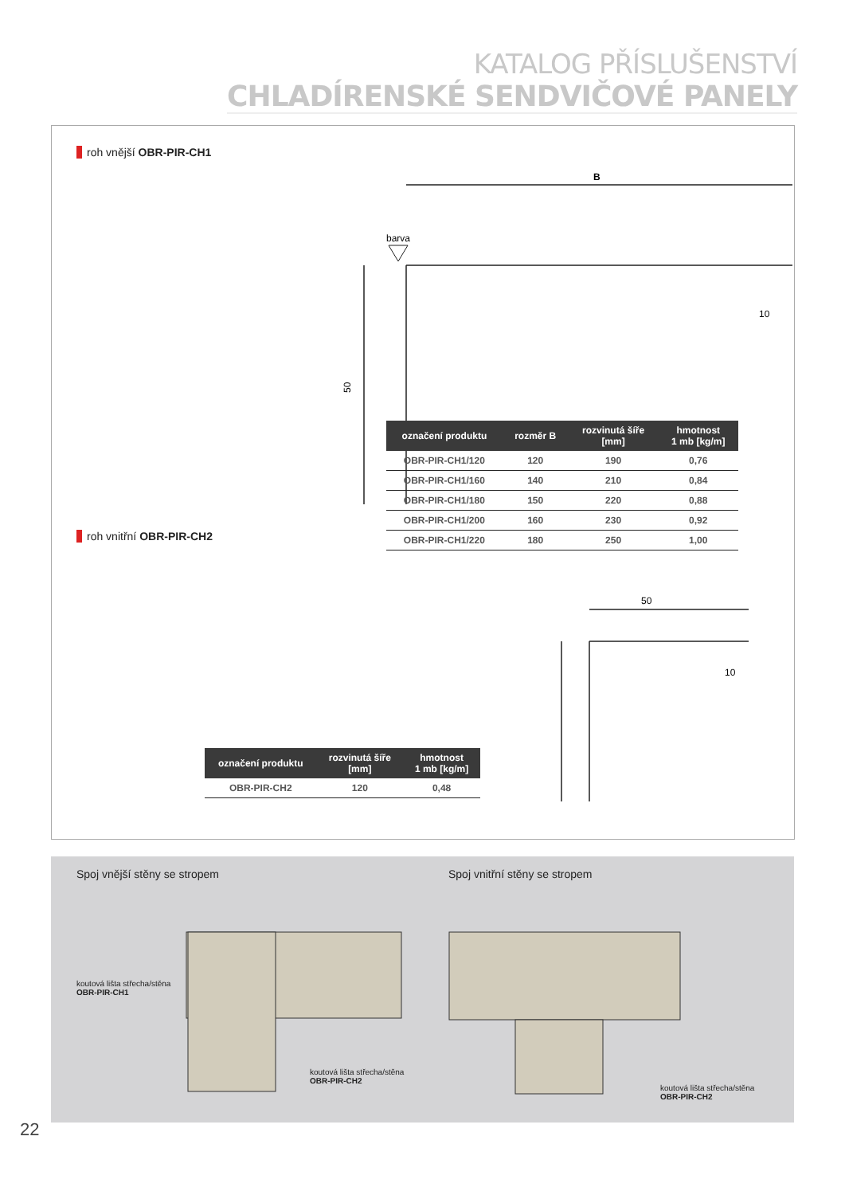KATALOG PŘÍSLUŠENSTVÍ
CHLADÍRENSKÉ SENDVIČOVÉ PANELY
roh vnější OBR-PIR-CH1
barva
B
10
50
| označení produktu | rozměr B | rozvinutá šíře [mm] | hmotnost 1 mb [kg/m] |
| --- | --- | --- | --- |
| OBR-PIR-CH1/120 | 120 | 190 | 0,76 |
| OBR-PIR-CH1/160 | 140 | 210 | 0,84 |
| OBR-PIR-CH1/180 | 150 | 220 | 0,88 |
| OBR-PIR-CH1/200 | 160 | 230 | 0,92 |
| OBR-PIR-CH1/220 | 180 | 250 | 1,00 |
roh vnitřní OBR-PIR-CH2
50
10
| označení produktu | rozvinutá šíře [mm] | hmotnost 1 mb [kg/m] |
| --- | --- | --- |
| OBR-PIR-CH2 | 120 | 0,48 |
Spoj vnější stěny se stropem Spoj vnitřní stěny se stropem
koutová lišta střecha/stěna
OBR-PIR-CH1
koutová lišta střecha/stěna
OBR-PIR-CH2
koutová lišta střecha/stěna
OBR-PIR-CH2
22